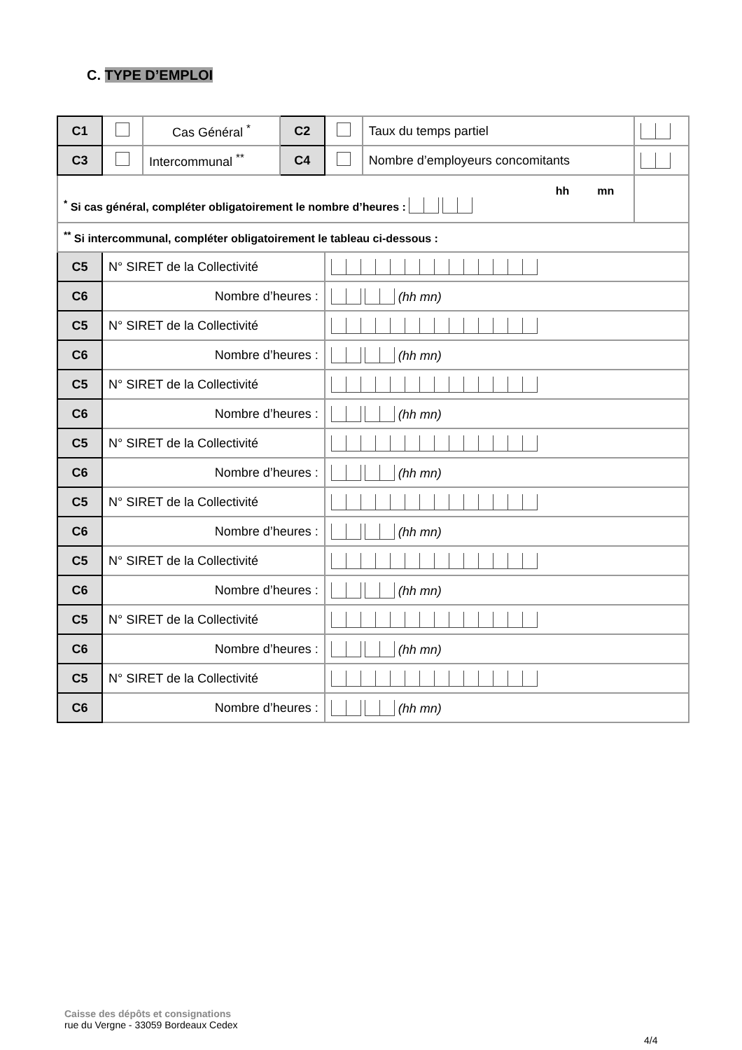C. TYPE D’EMPLOI
| C1 | | Cas Général <sup>*</sup> | C2 | | Taux du temps partiel | |
| C3 | | Intercommunal <sup>**</sup> | C4 | | Nombre d’employeurs concomitants | |
| hh mn<sup>*</sup> Si cas général, compléter obligatoirement le nombre d’heures : | | | | | | |
| <sup>**</sup> Si intercommunal, compléter obligatoirement le tableau ci-dessous : | | | | | | |
| C5 | N° SIRET de la Collectivité | | | | | |
| C6 | Nombre d’heures : | | | (hh mn) | | |
| C5 | N° SIRET de la Collectivité | | | | | |
| C6 | Nombre d’heures : | | | (hh mn) | | |
| C5 | N° SIRET de la Collectivité | | | | | |
| C6 | Nombre d’heures : | | | (hh mn) | | |
| C5 | N° SIRET de la Collectivité | | | | | |
| C6 | Nombre d’heures : | | | (hh mn) | | |
| C5 | N° SIRET de la Collectivité | | | | | |
| C6 | Nombre d’heures : | | | (hh mn) | | |
| C5 | N° SIRET de la Collectivité | | | | | |
| C6 | Nombre d’heures : | | | (hh mn) | | |
| C5 | N° SIRET de la Collectivité | | | | | |
| C6 | Nombre d’heures : | | | (hh mn) | | |
| C5 | N° SIRET de la Collectivité | | | | | |
| C6 | Nombre d’heures : | | | (hh mn) | | |
Caisse des dépôts et consignations
rue du Vergne - 33059 Bordeaux Cedex
4/4